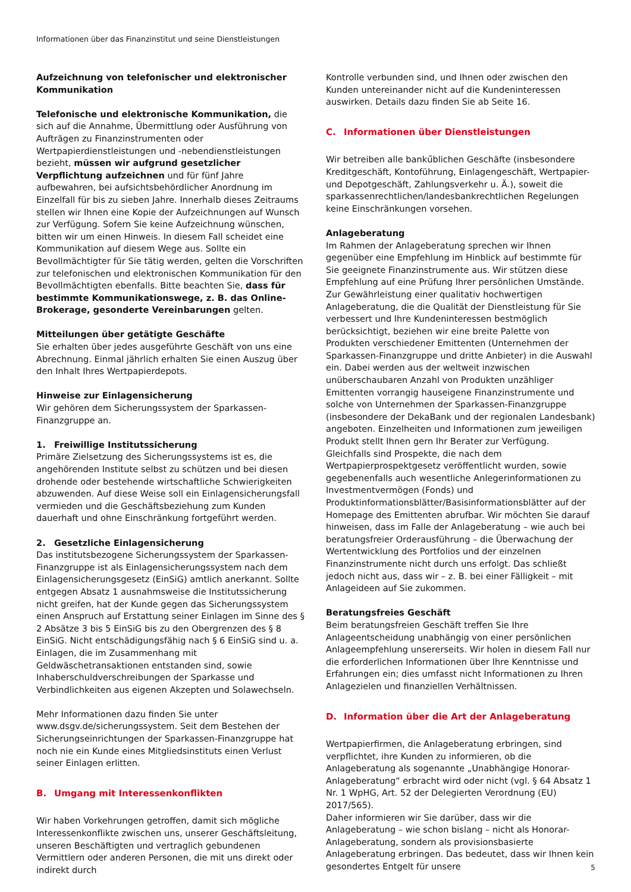Informationen über das Finanzinstitut und seine Dienstleistungen
Aufzeichnung von telefonischer und elektronischer Kommunikation
Telefonische und elektronische Kommunikation, die sich auf die Annahme, Übermittlung oder Ausführung von Aufträgen zu Finanzinstrumenten oder Wertpapierdienstleistungen und -nebendienstleistungen bezieht, müssen wir aufgrund gesetzlicher Verpflichtung aufzeichnen und für fünf Jahre aufbewahren, bei aufsichtsbehördlicher Anordnung im Einzelfall für bis zu sieben Jahre. Innerhalb dieses Zeitraums stellen wir Ihnen eine Kopie der Aufzeichnungen auf Wunsch zur Verfügung. Sofern Sie keine Aufzeichnung wünschen, bitten wir um einen Hinweis. In diesem Fall scheidet eine Kommunikation auf diesem Wege aus. Sollte ein Bevollmächtigter für Sie tätig werden, gelten die Vorschriften zur telefonischen und elektronischen Kommunikation für den Bevollmächtigten ebenfalls. Bitte beachten Sie, dass für bestimmte Kommunikationswege, z. B. das Online-Brokerage, gesonderte Vereinbarungen gelten.
Mitteilungen über getätigte Geschäfte
Sie erhalten über jedes ausgeführte Geschäft von uns eine Abrechnung. Einmal jährlich erhalten Sie einen Auszug über den Inhalt Ihres Wertpapierdepots.
Hinweise zur Einlagensicherung
Wir gehören dem Sicherungssystem der Sparkassen-Finanzgruppe an.
1. Freiwillige Institutssicherung
Primäre Zielsetzung des Sicherungssystems ist es, die angehörenden Institute selbst zu schützen und bei diesen drohende oder bestehende wirtschaftliche Schwierigkeiten abzuwenden. Auf diese Weise soll ein Einlagensicherungsfall vermieden und die Geschäftsbeziehung zum Kunden dauerhaft und ohne Einschränkung fortgeführt werden.
2. Gesetzliche Einlagensicherung
Das institutsbezogene Sicherungssystem der Sparkassen-Finanzgruppe ist als Einlagensicherungssystem nach dem Einlagensicherungsgesetz (EinSiG) amtlich anerkannt. Sollte entgegen Absatz 1 ausnahmsweise die Institutssicherung nicht greifen, hat der Kunde gegen das Sicherungssystem einen Anspruch auf Erstattung seiner Einlagen im Sinne des § 2 Absätze 3 bis 5 EinSiG bis zu den Obergrenzen des § 8 EinSiG. Nicht entschädigungsfähig nach § 6 EinSiG sind u. a. Einlagen, die im Zusammenhang mit Geldwäschetransaktionen entstanden sind, sowie Inhaberschuldverschreibungen der Sparkasse und Verbindlichkeiten aus eigenen Akzepten und Solawechseln.
Mehr Informationen dazu finden Sie unter www.dsgv.de/sicherungssystem. Seit dem Bestehen der Sicherungseinrichtungen der Sparkassen-Finanzgruppe hat noch nie ein Kunde eines Mitgliedsinstituts einen Verlust seiner Einlagen erlitten.
B. Umgang mit Interessenkonflikten
Wir haben Vorkehrungen getroffen, damit sich mögliche Interessenkonflikte zwischen uns, unserer Geschäftsleitung, unseren Beschäftigten und vertraglich gebundenen Vermittlern oder anderen Personen, die mit uns direkt oder indirekt durch
Kontrolle verbunden sind, und Ihnen oder zwischen den Kunden untereinander nicht auf die Kundeninteressen auswirken. Details dazu finden Sie ab Seite 16.
C. Informationen über Dienstleistungen
Wir betreiben alle bankűblichen Geschäfte (insbesondere Kreditgeschäft, Kontoführung, Einlagengeschäft, Wertpapier- und Depotgeschäft, Zahlungsverkehr u. Ä.), soweit die sparkassenrechtlichen/landesbankrechtlichen Regelungen keine Einschränkungen vorsehen.
Anlageberatung
Im Rahmen der Anlageberatung sprechen wir Ihnen gegenüber eine Empfehlung im Hinblick auf bestimmte für Sie geeignete Finanzinstrumente aus. Wir stützen diese Empfehlung auf eine Prüfung Ihrer persönlichen Umstände.
Zur Gewährleistung einer qualitativ hochwertigen Anlageberatung, die die Qualität der Dienstleistung für Sie verbessert und Ihre Kundeninteressen bestmöglich berücksichtigt, beziehen wir eine breite Palette von Produkten verschiedener Emittenten (Unternehmen der Sparkassen-Finanzgruppe und dritte Anbieter) in die Auswahl ein. Dabei werden aus der weltweit inzwischen unüberschaubaren Anzahl von Produkten unzähliger Emittenten vorrangig hauseigene Finanzinstrumente und solche von Unternehmen der Sparkassen-Finanzgruppe (insbesondere der DekaBank und der regionalen Landesbank) angeboten. Einzelheiten und Informationen zum jeweiligen Produkt stellt Ihnen gern Ihr Berater zur Verfügung. Gleichfalls sind Prospekte, die nach dem Wertpapierprospektgesetz veröffentlicht wurden, sowie gegebenenfalls auch wesentliche Anlegerinformationen zu Investmentvermögen (Fonds) und Produktinformationsblätter/Basisinformationsblätter auf der Homepage des Emittenten abrufbar. Wir möchten Sie darauf hinweisen, dass im Falle der Anlageberatung – wie auch bei beratungsfreier Orderausführung – die Überwachung der Wertentwicklung des Portfolios und der einzelnen Finanzinstrumente nicht durch uns erfolgt. Das schließt jedoch nicht aus, dass wir – z. B. bei einer Fälligkeit – mit Anlageideen auf Sie zukommen.
Beratungsfreies Geschäft
Beim beratungsfreien Geschäft treffen Sie Ihre Anlageentscheidung unabhängig von einer persönlichen Anlageempfehlung unsererseits. Wir holen in diesem Fall nur die erforderlichen Informationen über Ihre Kenntnisse und Erfahrungen ein; dies umfasst nicht Informationen zu Ihren Anlagezielen und finanziellen Verhältnissen.
D. Information über die Art der Anlageberatung
Wertpapierfirmen, die Anlageberatung erbringen, sind verpflichtet, ihre Kunden zu informieren, ob die Anlageberatung als sogenannte „Unabhängige Honorar-Anlageberatung“ erbracht wird oder nicht (vgl. § 64 Absatz 1 Nr. 1 WpHG, Art. 52 der Delegierten Verordnung (EU) 2017/565).
Daher informieren wir Sie darüber, dass wir die Anlageberatung – wie schon bislang – nicht als Honorar-Anlageberatung, sondern als provisionsbasierte Anlageberatung erbringen. Das bedeutet, dass wir Ihnen kein gesondertes Entgelt für unsere
5